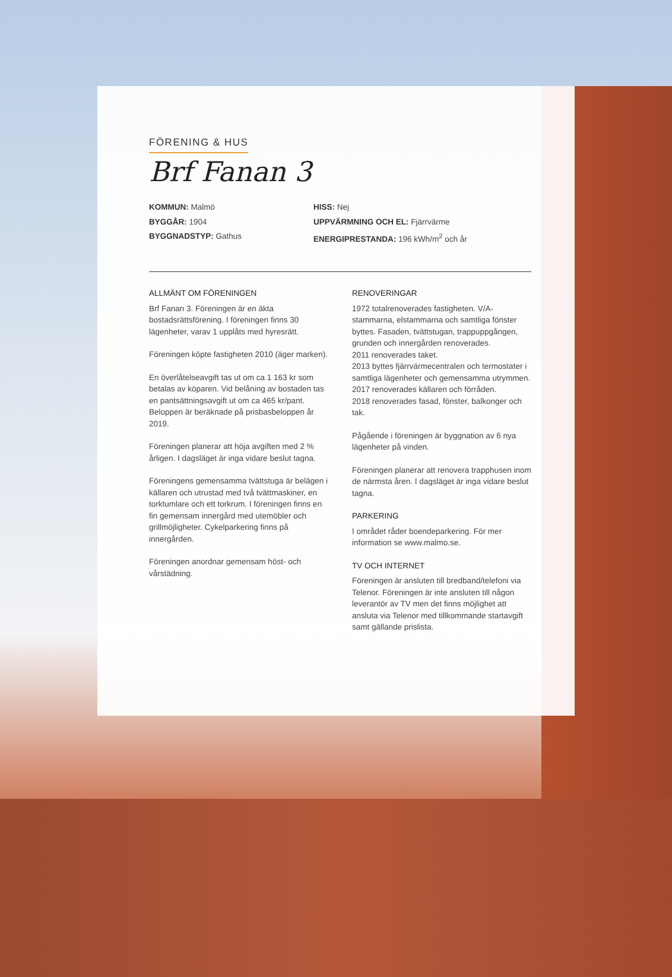FÖRENING & HUS
Brf Fanan 3
KOMMUN: Malmö
BYGGÅR: 1904
BYGGNADSTYP: Gathus
HISS: Nej
UPPVÄRMNING OCH EL: Fjärrvärme
ENERGIPRESTANDA: 196 kWh/m<sup>2</sup> och år
ALLMÄNT OM FÖRENINGEN
Brf Fanan 3. Föreningen är en äkta bostadsrättsförening. I föreningen finns 30 lägenheter, varav 1 upplåts med hyresrätt.
Föreningen köpte fastigheten 2010 (äger marken).
En överlåtelseavgift tas ut om ca 1 163 kr som betalas av köparen. Vid belåning av bostaden tas en pantsättningsavgift ut om ca 465 kr/pant. Beloppen är beräknade på prisbasbeloppen år 2019.
Föreningen planerar att höja avgiften med 2 % årligen. I dagsläget är inga vidare beslut tagna.
Föreningens gemensamma tvättstuga är belägen i källaren och utrustad med två tvättmaskiner, en torktumlare och ett torkrum. I föreningen finns en fin gemensam innergård med utemöbler och grillmöjligheter. Cykelparkering finns på innergården.
Föreningen anordnar gemensam höst- och vårstädning.
RENOVERINGAR
1972 totalrenoverades fastigheten. V/A-stammarna, elstammarna och samtliga fönster byttes. Fasaden, tvättstugan, trappuppgången, grunden och innergården renoverades.
2011 renoverades taket.
2013 byttes fjärrvärmecentralen och termostater i samtliga lägenheter och gemensamma utrymmen.
2017 renoverades källaren och förråden.
2018 renoverades fasad, fönster, balkonger och tak.
Pågående i föreningen är byggnation av 6 nya lägenheter på vinden.
Föreningen planerar att renovera trapphusen inom de närmsta åren. I dagsläget är inga vidare beslut tagna.
PARKERING
I området råder boendeparkering. För mer information se www.malmo.se.
TV OCH INTERNET
Föreningen är ansluten till bredband/telefoni via Telenor. Föreningen är inte ansluten till någon leverantör av TV men det finns möjlighet att ansluta via Telenor med tillkommande startavgift samt gällande prislista.